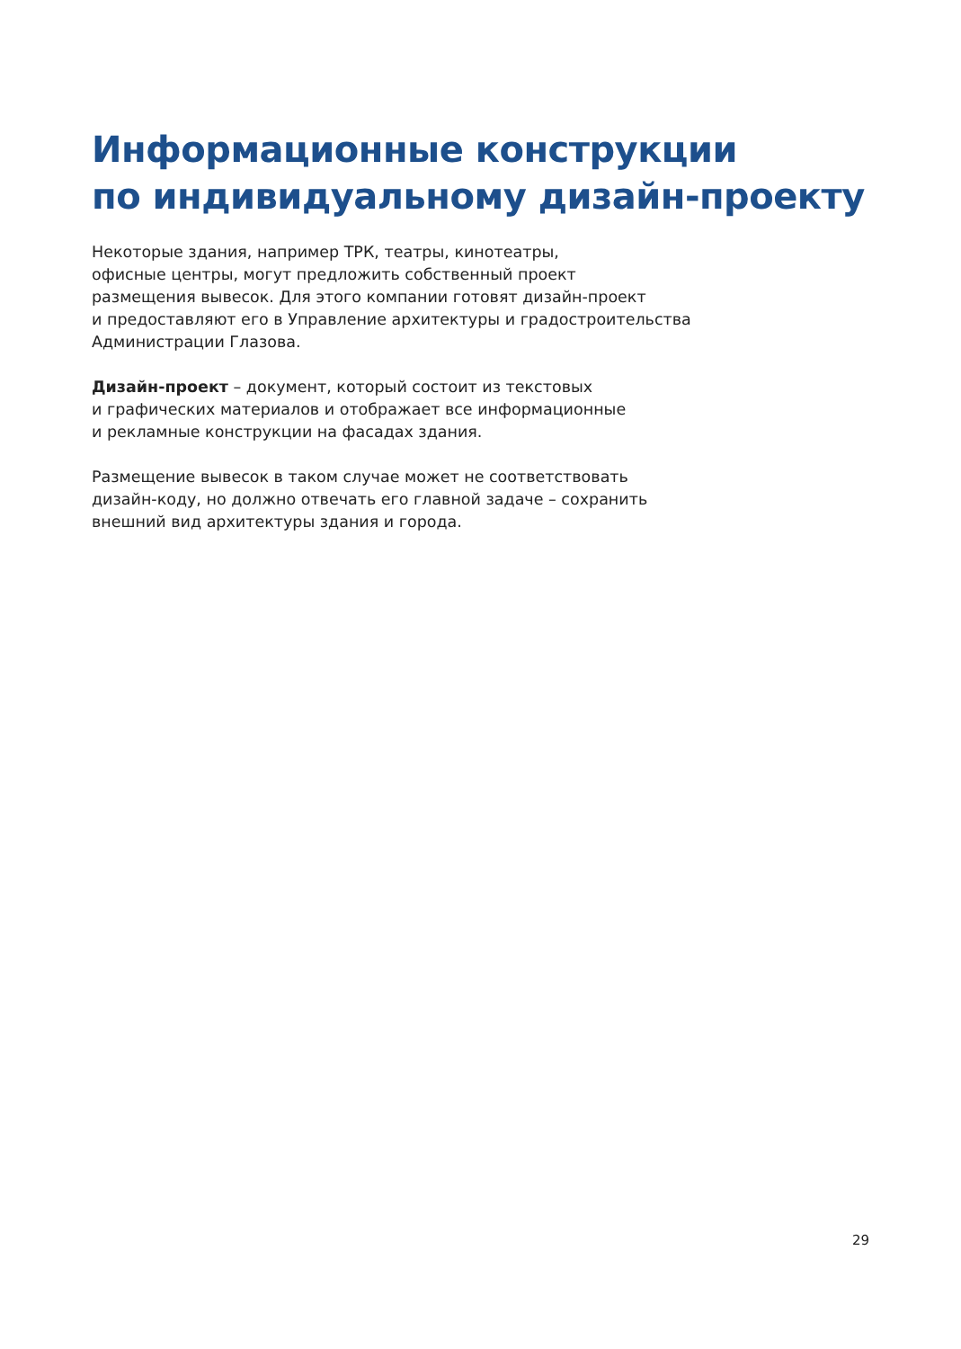Информационные конструкции
по индивидуальному дизайн-проекту
Некоторые здания, например ТРК, театры, кинотеатры,
офисные центры, могут предложить собственный проект
размещения вывесок. Для этого компании готовят дизайн-проект
и предоставляют его в Управление архитектуры и градостроительства
Администрации Глазова.
Дизайн-проект – документ, который состоит из текстовых
и графических материалов и отображает все информационные
и рекламные конструкции на фасадах здания.
Размещение вывесок в таком случае может не соответствовать
дизайн-коду, но должно отвечать его главной задаче – сохранить
внешний вид архитектуры здания и города.
29